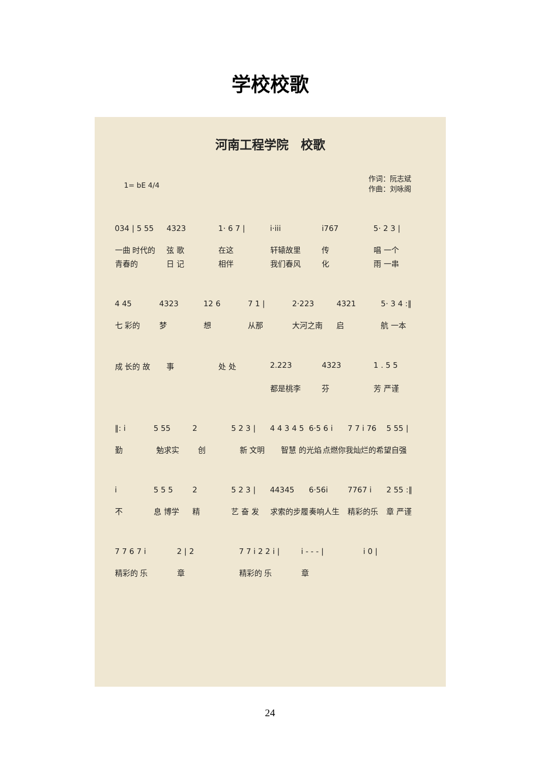学校校歌
河南工程学院　校歌
1= bE 4/4 作词：阮志斌
作曲：刘咏阁
034 | 5 55 4323 1· 6 7 | i·iii i767 5· 2 3 |
一曲 时代的 弦 歌 在这 轩辕故里 传 唱 一个
青春的 日 记 相伴 我们春风 化 雨 一串
4 45 4323 12 6 7 1 | 2·223 4321 5· 3 4 :‖
七 彩的 梦 想 从那 大河之南 启 航 一本
成 长的 故 事 处 处 2.223 4323 1 . 5 5
都是桃李 芬 芳 严谨
‖: i 5 55 2 5 2 3 | 4 4 3 4 5 6·5 6 i 7 7 i 76 5 55 |
勤 勉求实 创 新 文明 智慧 的光焰 点燃你我灿烂的希 望自强
i 5 5 5 2 5 2 3 | 44345 6·56i 7767 i 2 55 :‖
不 息 博学 精 艺 奋 发 求索的步履 奏响人生 精彩的乐 章 严谨
7 7 6 7 i 2 | 2 7 7 i 2 2 i | i - - - | i 0 |
精彩的 乐 章 精彩的 乐 章
24